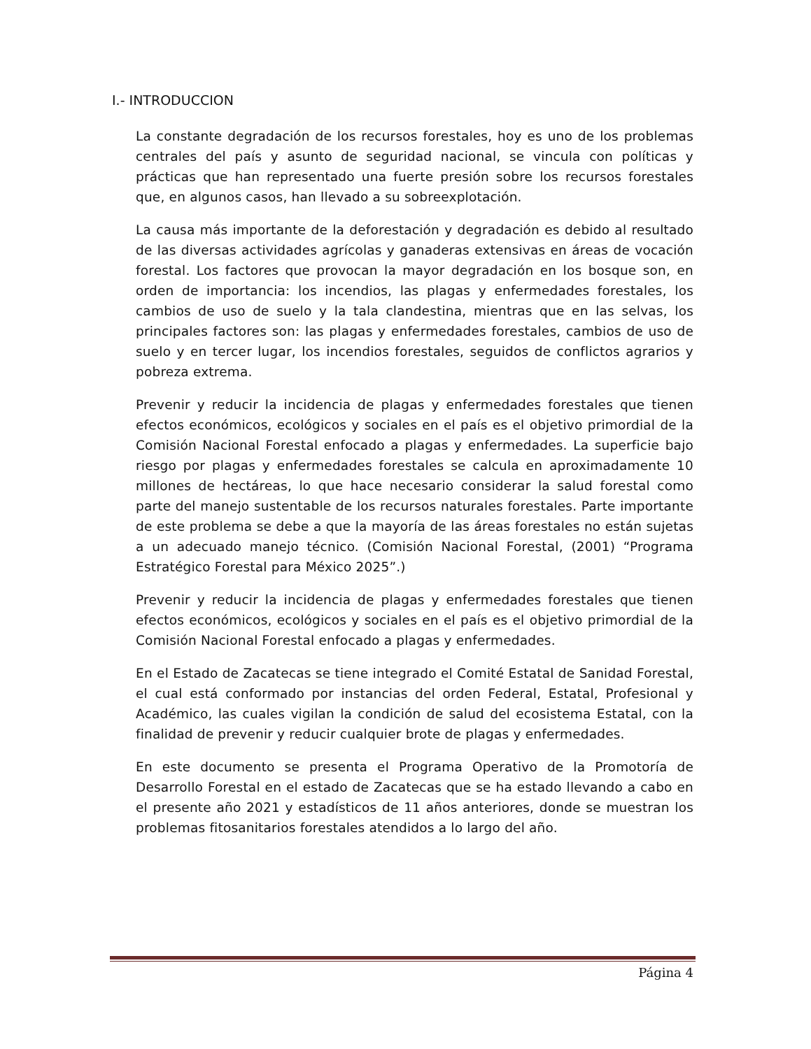I.- INTRODUCCION
La constante degradación de los recursos forestales, hoy es uno de los problemas centrales del país y asunto de seguridad nacional, se vincula con políticas y prácticas que han representado una fuerte presión sobre los recursos forestales que, en algunos casos, han llevado a su sobreexplotación.
La causa más importante de la deforestación y degradación es debido al resultado de las diversas actividades agrícolas y ganaderas extensivas en áreas de vocación forestal. Los factores que provocan la mayor degradación en los bosque son, en orden de importancia: los incendios, las plagas y enfermedades forestales, los cambios de uso de suelo y la tala clandestina, mientras que en las selvas, los principales factores son: las plagas y enfermedades forestales, cambios de uso de suelo y en tercer lugar, los incendios forestales, seguidos de conflictos agrarios y pobreza extrema.
Prevenir y reducir la incidencia de plagas y enfermedades forestales que tienen efectos económicos, ecológicos y sociales en el país es el objetivo primordial de la Comisión Nacional Forestal enfocado a plagas y enfermedades. La superficie bajo riesgo por plagas y enfermedades forestales se calcula en aproximadamente 10 millones de hectáreas, lo que hace necesario considerar la salud forestal como parte del manejo sustentable de los recursos naturales forestales. Parte importante de este problema se debe a que la mayoría de las áreas forestales no están sujetas a un adecuado manejo técnico. (Comisión Nacional Forestal, (2001) “Programa Estratégico Forestal para México 2025”.)
Prevenir y reducir la incidencia de plagas y enfermedades forestales que tienen efectos económicos, ecológicos y sociales en el país es el objetivo primordial de la Comisión Nacional Forestal enfocado a plagas y enfermedades.
En el Estado de Zacatecas se tiene integrado el Comité Estatal de Sanidad Forestal, el cual está conformado por instancias del orden Federal, Estatal, Profesional y Académico, las cuales vigilan la condición de salud del ecosistema Estatal, con la finalidad de prevenir y reducir cualquier brote de plagas y enfermedades.
En este documento se presenta el Programa Operativo de la Promotoría de Desarrollo Forestal en el estado de Zacatecas que se ha estado llevando a cabo en el presente año 2021 y estadísticos de 11 años anteriores, donde se muestran los problemas fitosanitarios forestales atendidos a lo largo del año.
Página 4